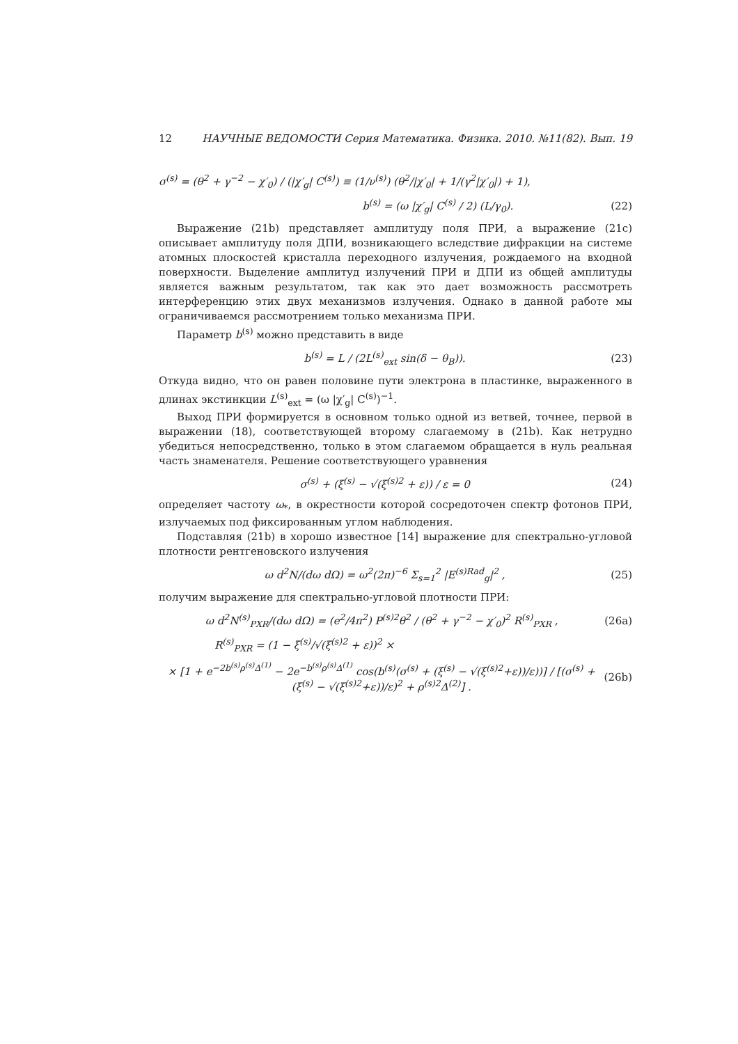12 НАУЧНЫЕ ВЕДОМОСТИ Серия Математика. Физика. 2010. №11(82). Вып. 19
σ<sup>(s)</sup> = (θ<sup>2</sup> + γ<sup>−2</sup> − χ′<sub>0</sub>) / (|χ′<sub>g</sub>| C<sup>(s)</sup>) ≡ (1/ν<sup>(s)</sup>) (θ<sup>2</sup>/|χ′<sub>0</sub>| + 1/(γ<sup>2</sup>|χ′<sub>0</sub>|) + 1),
b<sup>(s)</sup> = (ω |χ′<sub>g</sub>| C<sup>(s)</sup> / 2) (L/γ<sub>0</sub>). (22)
Выражение (21b) представляет амплитуду поля ПРИ, а выражение (21c) описывает амплитуду поля ДПИ, возникающего вследствие дифракции на системе атомных плоскостей кристалла переходного излучения, рождаемого на входной поверхности. Выделение амплитуд излучений ПРИ и ДПИ из общей амплитуды является важным результатом, так как это дает возможность рассмотреть интерференцию этих двух механизмов излучения. Однако в данной работе мы ограничиваемся рассмотрением только механизма ПРИ.
Параметр b<sup>(s)</sup> можно представить в виде
b<sup>(s)</sup> = L / (2L<sup>(s)</sup><sub>ext</sub> sin(δ − θ<sub>B</sub>)). (23)
Откуда видно, что он равен половине пути электрона в пластинке, выраженного в длинах экстинкции L<sup>(s)</sup><sub>ext</sub> = (ω |χ′<sub>g</sub>| C<sup>(s)</sup>)<sup>−1</sup>.
Выход ПРИ формируется в основном только одной из ветвей, точнее, первой в выражении (18), соответствующей второму слагаемому в (21b). Как нетрудно убедиться непосредственно, только в этом слагаемом обращается в нуль реальная часть знаменателя. Решение соответствующего уравнения
σ<sup>(s)</sup> + (ξ<sup>(s)</sup> − √(ξ<sup>(s)2</sup> + ε)) / ε = 0 (24)
определяет частоту ω<sub>*</sub>, в окрестности которой сосредоточен спектр фотонов ПРИ, излучаемых под фиксированным углом наблюдения.
Подставляя (21b) в хорошо известное [14] выражение для спектрально-угловой плотности рентгеновского излучения
ω d<sup>2</sup>N/(dω dΩ) = ω<sup>2</sup>(2π)<sup>−6</sup> Σ<sub>s=1</sub><sup>2</sup> |E<sup>(s)Rad</sup><sub>g</sub>|<sup>2</sup> , (25)
получим выражение для спектрально-угловой плотности ПРИ:
ω d<sup>2</sup>N<sup>(s)</sup><sub>PXR</sub>/(dω dΩ) = (e<sup>2</sup>/4π<sup>2</sup>) P<sup>(s)2</sup>θ<sup>2</sup> / (θ<sup>2</sup> + γ<sup>−2</sup> − χ′<sub>0</sub>)<sup>2</sup> R<sup>(s)</sup><sub>PXR</sub> , (26a)
R<sup>(s)</sup><sub>PXR</sub> = (1 − ξ<sup>(s)</sup>/√(ξ<sup>(s)2</sup> + ε))<sup>2</sup> ×
× [1 + e<sup>−2b<sup>(s)</sup>ρ<sup>(s)</sup>Δ<sup>(1)</sup></sup> − 2e<sup>−b<sup>(s)</sup>ρ<sup>(s)</sup>Δ<sup>(1)</sup></sup> cos(b<sup>(s)</sup>(σ<sup>(s)</sup> + (ξ<sup>(s)</sup> − √(ξ<sup>(s)2</sup>+ε))/ε))] / [(σ<sup>(s)</sup> + (ξ<sup>(s)</sup> − √(ξ<sup>(s)2</sup>+ε))/ε)<sup>2</sup> + ρ<sup>(s)2</sup>Δ<sup>(2)</sup>] . (26b)